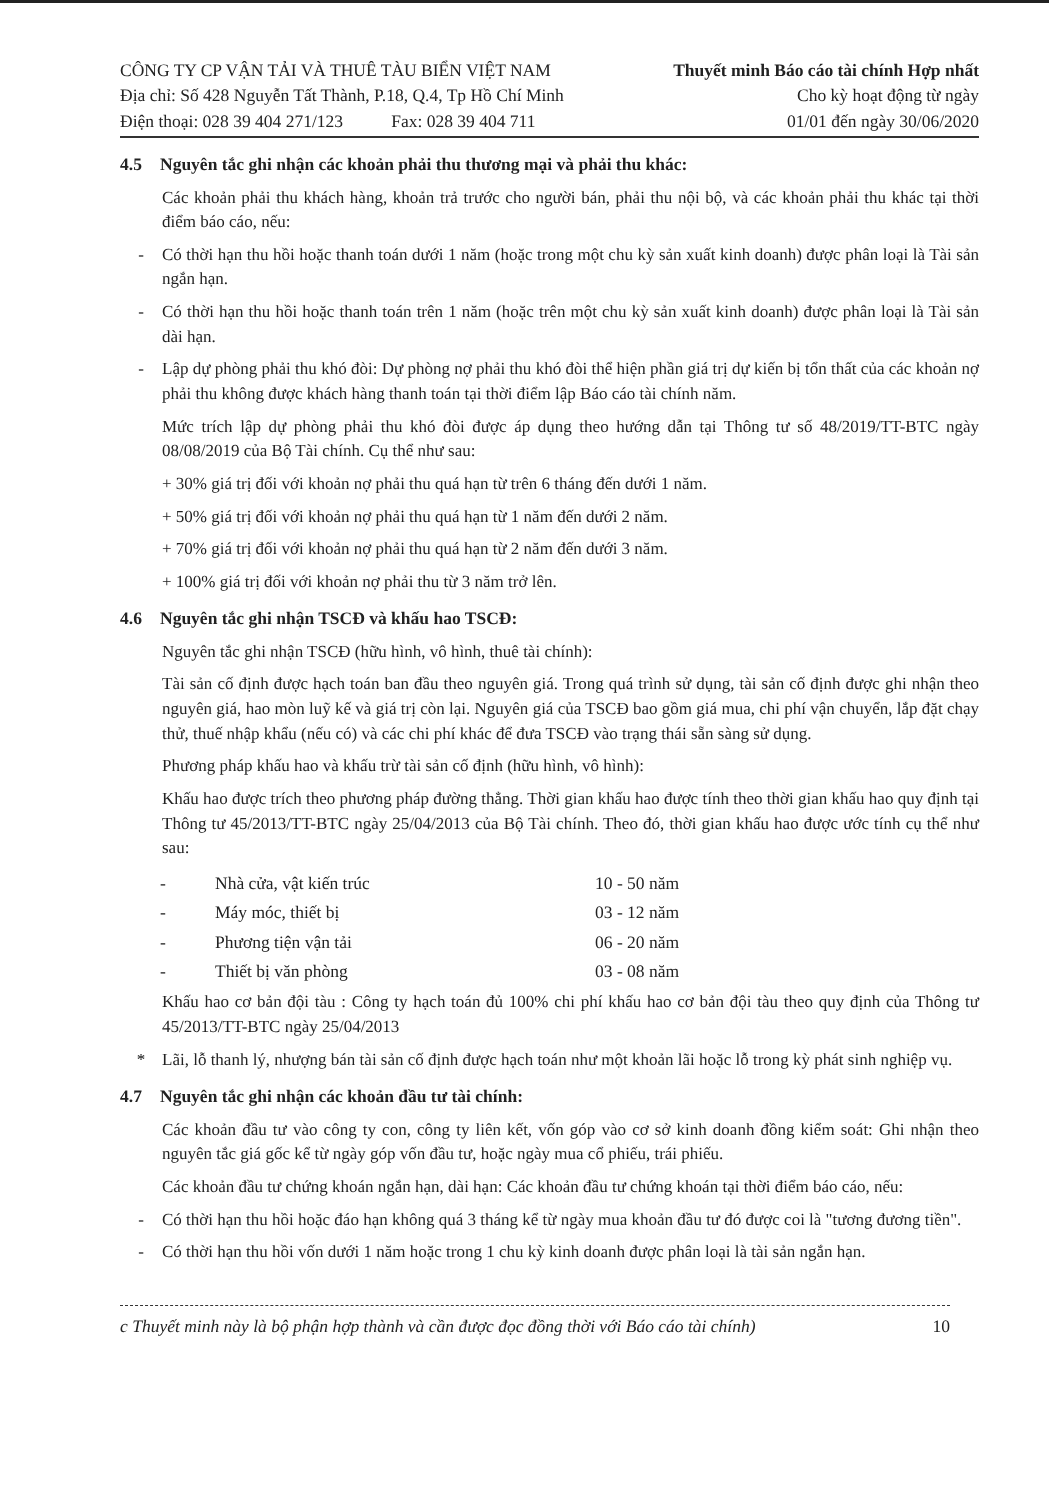CÔNG TY CP VẬN TẢI VÀ THUÊ TÀU BIỂN VIỆT NAM
Địa chỉ: Số 428 Nguyễn Tất Thành, P.18, Q.4, Tp Hồ Chí Minh
Điện thoại: 028 39 404 271/123 Fax: 028 39 404 711
Thuyết minh Báo cáo tài chính Hợp nhất
Cho kỳ hoạt động từ ngày
01/01 đến ngày 30/06/2020
4.5 Nguyên tắc ghi nhận các khoản phải thu thương mại và phải thu khác:
Các khoản phải thu khách hàng, khoản trả trước cho người bán, phải thu nội bộ, và các khoản phải thu khác tại thời điểm báo cáo, nếu:
- Có thời hạn thu hồi hoặc thanh toán dưới 1 năm (hoặc trong một chu kỳ sản xuất kinh doanh) được phân loại là Tài sản ngắn hạn.
- Có thời hạn thu hồi hoặc thanh toán trên 1 năm (hoặc trên một chu kỳ sản xuất kinh doanh) được phân loại là Tài sản dài hạn.
- Lập dự phòng phải thu khó đòi: Dự phòng nợ phải thu khó đòi thể hiện phần giá trị dự kiến bị tổn thất của các khoản nợ phải thu không được khách hàng thanh toán tại thời điểm lập Báo cáo tài chính năm.
Mức trích lập dự phòng phải thu khó đòi được áp dụng theo hướng dẫn tại Thông tư số 48/2019/TT-BTC ngày 08/08/2019 của Bộ Tài chính. Cụ thể như sau:
+ 30% giá trị đối với khoản nợ phải thu quá hạn từ trên 6 tháng đến dưới 1 năm.
+ 50% giá trị đối với khoản nợ phải thu quá hạn từ 1 năm đến dưới 2 năm.
+ 70% giá trị đối với khoản nợ phải thu quá hạn từ 2 năm đến dưới 3 năm.
+ 100% giá trị đối với khoản nợ phải thu từ 3 năm trở lên.
4.6 Nguyên tắc ghi nhận TSCĐ và khấu hao TSCĐ:
Nguyên tắc ghi nhận TSCĐ (hữu hình, vô hình, thuê tài chính):
Tài sản cố định được hạch toán ban đầu theo nguyên giá. Trong quá trình sử dụng, tài sản cố định được ghi nhận theo nguyên giá, hao mòn luỹ kế và giá trị còn lại. Nguyên giá của TSCĐ bao gồm giá mua, chi phí vận chuyển, lắp đặt chạy thử, thuế nhập khẩu (nếu có) và các chi phí khác để đưa TSCĐ vào trạng thái sẵn sàng sử dụng.
Phương pháp khấu hao và khấu trừ tài sản cố định (hữu hình, vô hình):
Khấu hao được trích theo phương pháp đường thẳng. Thời gian khấu hao được tính theo thời gian khấu hao quy định tại Thông tư 45/2013/TT-BTC ngày 25/04/2013 của Bộ Tài chính. Theo đó, thời gian khấu hao được ước tính cụ thể như sau:
| - | Nhà cửa, vật kiến trúc | 10 - 50 năm |
| - | Máy móc, thiết bị | 03 - 12 năm |
| - | Phương tiện vận tải | 06 - 20 năm |
| - | Thiết bị văn phòng | 03 - 08 năm |
Khấu hao cơ bản đội tàu : Công ty hạch toán đủ 100% chi phí khấu hao cơ bản đội tàu theo quy định của Thông tư 45/2013/TT-BTC ngày 25/04/2013
* Lãi, lỗ thanh lý, nhượng bán tài sản cố định được hạch toán như một khoản lãi hoặc lỗ trong kỳ phát sinh nghiệp vụ.
4.7 Nguyên tắc ghi nhận các khoản đầu tư tài chính:
Các khoản đầu tư vào công ty con, công ty liên kết, vốn góp vào cơ sở kinh doanh đồng kiểm soát: Ghi nhận theo nguyên tắc giá gốc kể từ ngày góp vốn đầu tư, hoặc ngày mua cổ phiếu, trái phiếu.
Các khoản đầu tư chứng khoán ngắn hạn, dài hạn: Các khoản đầu tư chứng khoán tại thời điểm báo cáo, nếu:
- Có thời hạn thu hồi hoặc đáo hạn không quá 3 tháng kể từ ngày mua khoản đầu tư đó được coi là "tương đương tiền".
- Có thời hạn thu hồi vốn dưới 1 năm hoặc trong 1 chu kỳ kinh doanh được phân loại là tài sản ngắn hạn.
c Thuyết minh này là bộ phận hợp thành và cần được đọc đồng thời với Báo cáo tài chính) 10